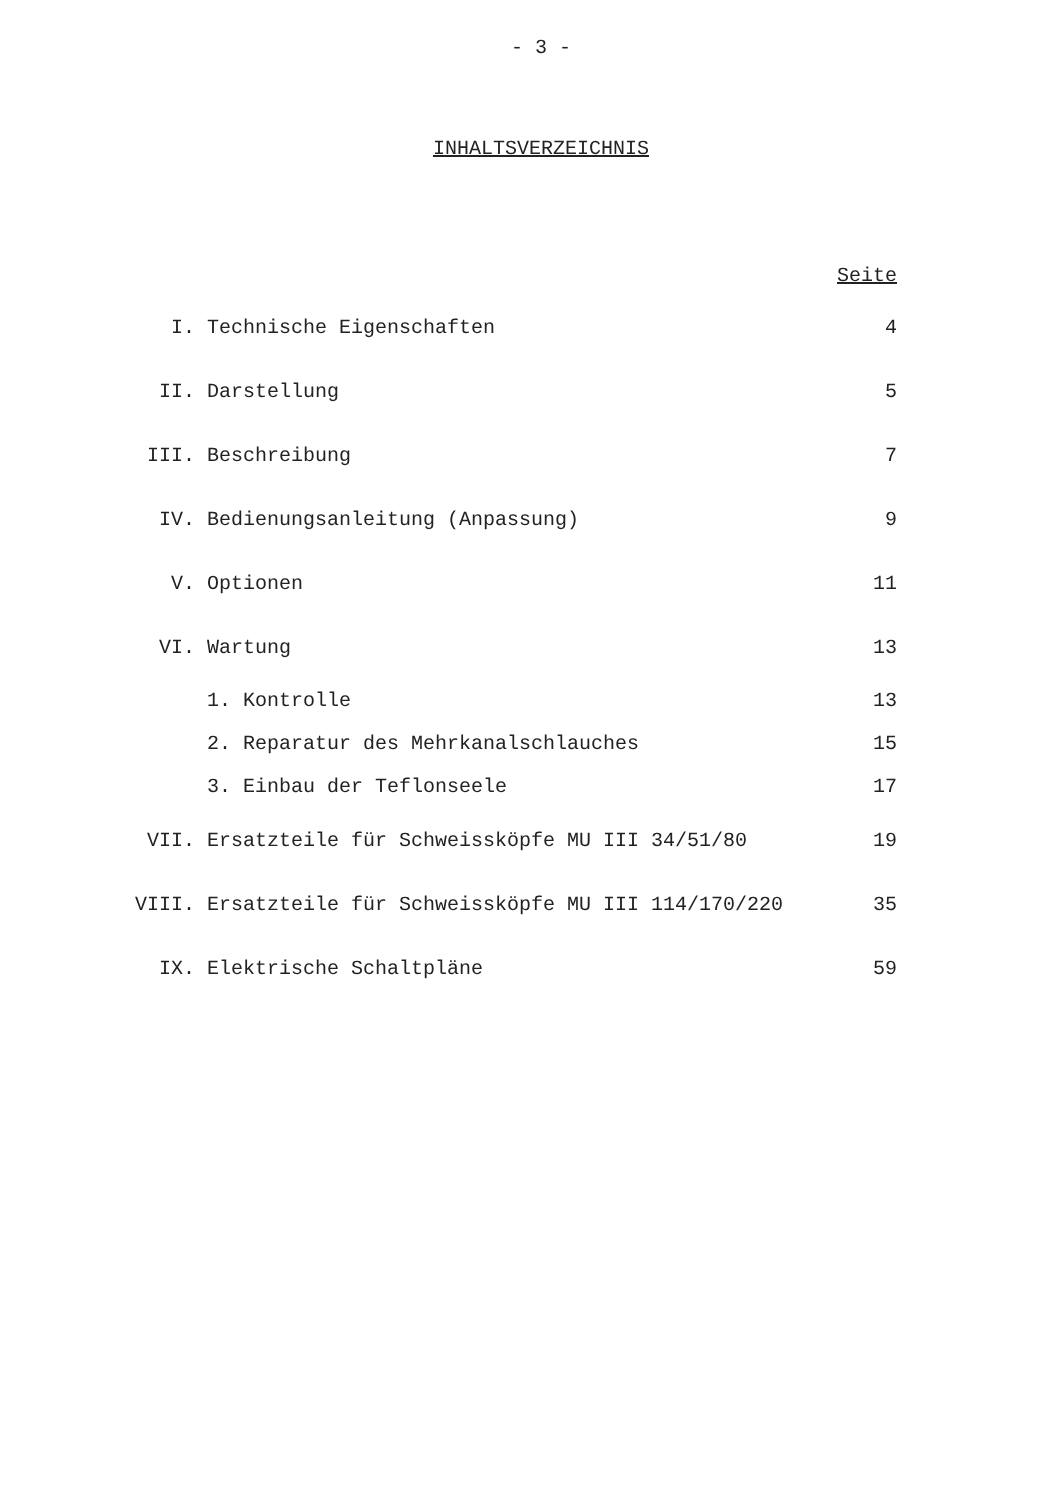- 3 -
INHALTSVERZEICHNIS
| | | Seite |
| I. | Technische Eigenschaften | 4 |
| II. | Darstellung | 5 |
| III. | Beschreibung | 7 |
| IV. | Bedienungsanleitung (Anpassung) | 9 |
| V. | Optionen | 11 |
| VI. | Wartung | 13 |
| | 1. Kontrolle | 13 |
| | 2. Reparatur des Mehrkanalschlauches | 15 |
| | 3. Einbau der Teflonseele | 17 |
| VII. | Ersatzteile für Schweissköpfe MU III 34/51/80 | 19 |
| VIII. | Ersatzteile für Schweissköpfe MU III 114/170/220 | 35 |
| IX. | Elektrische Schaltpläne | 59 |